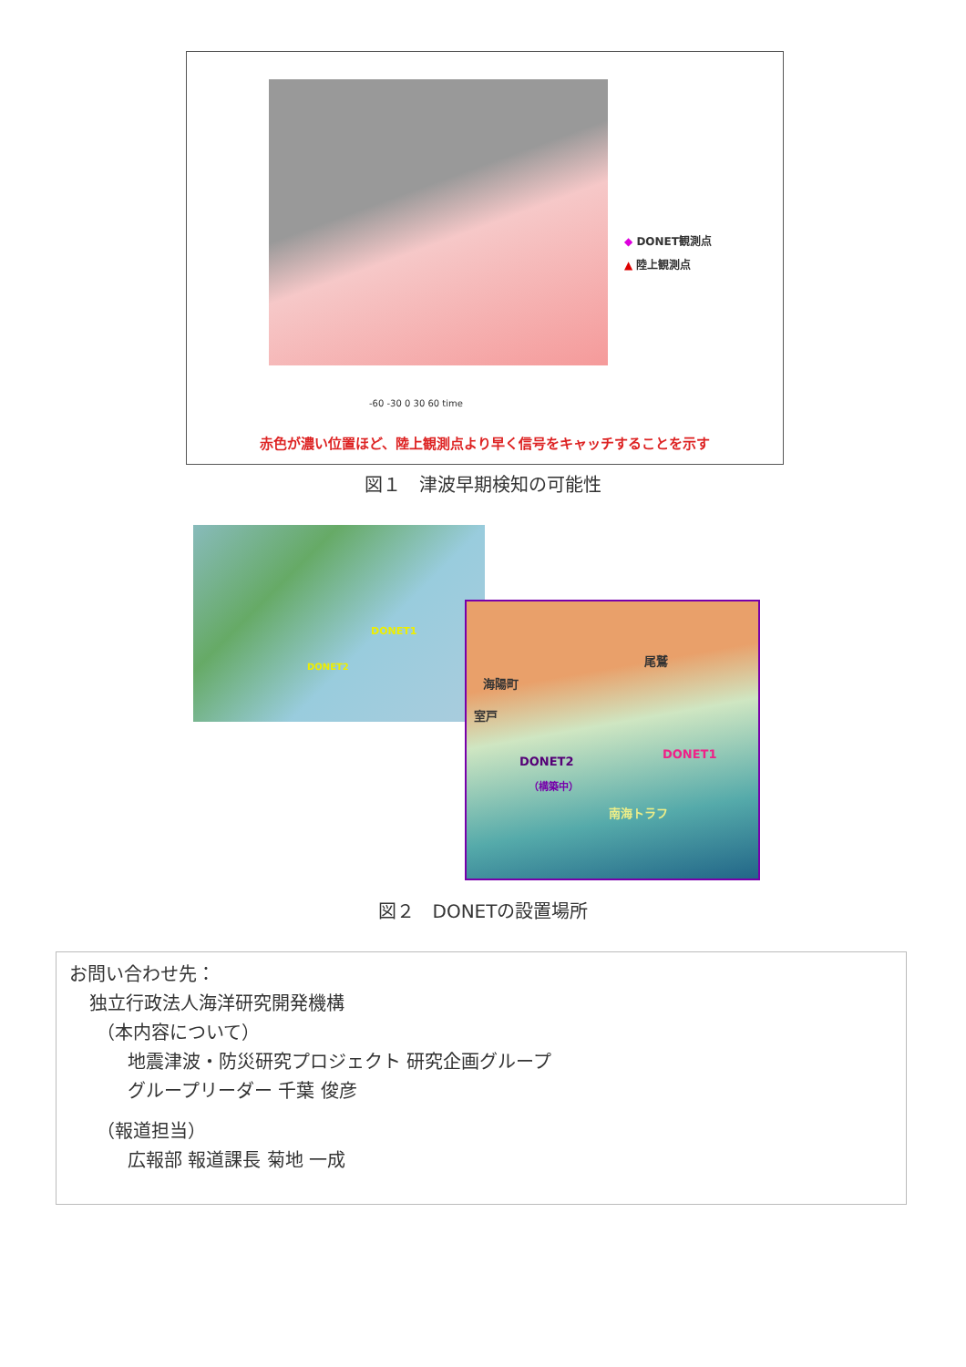◆ DONET観測点
▲ 陸上観測点
-60 -30 0 30 60 time
赤色が濃い位置ほど、陸上観測点より早く信号をキャッチすることを示す
図１　津波早期検知の可能性
DONET1
DONET2
尾鷲
海陽町
室戸
DONET1
DONET2
（構築中）
南海トラフ
図２　DONETの設置場所
お問い合わせ先：
独立行政法人海洋研究開発機構
（本内容について）
地震津波・防災研究プロジェクト 研究企画グループ
グループリーダー 千葉 俊彦
（報道担当）
広報部 報道課長 菊地 一成